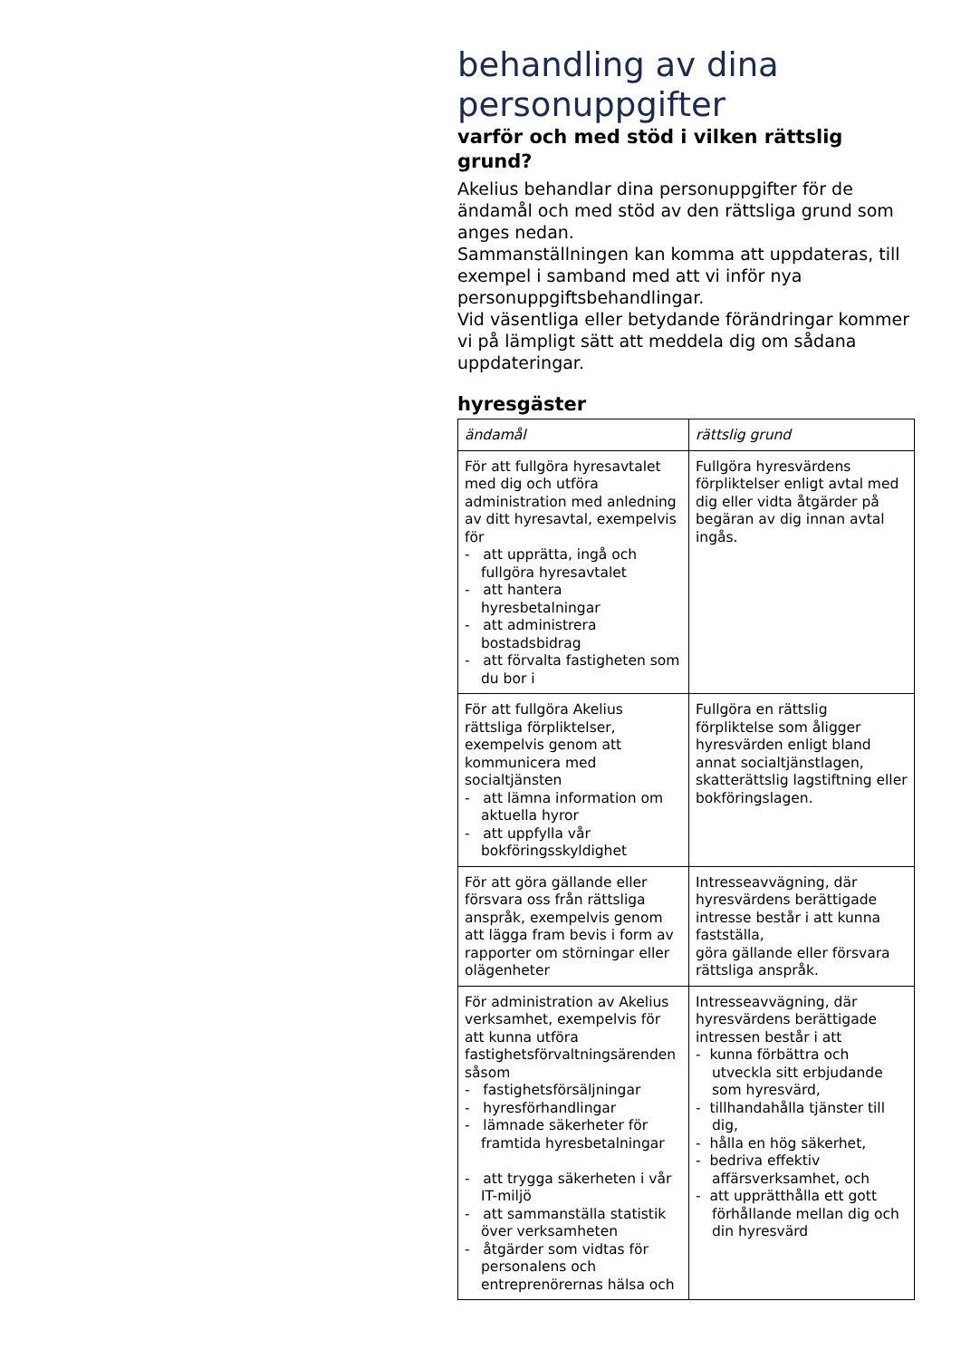behandling av dina personuppgifter
varför och med stöd i vilken rättslig grund?
Akelius behandlar dina personuppgifter för de ändamål och med stöd av den rättsliga grund som anges nedan.
Sammanställningen kan komma att uppdateras, till exempel i samband med att vi inför nya personuppgiftsbehandlingar.
Vid väsentliga eller betydande förändringar kommer vi på lämpligt sätt att meddela dig om sådana uppdateringar.
hyresgäster
| ändamål | rättslig grund |
| --- | --- |
| För att fullgöra hyresavtalet med dig och utföra administration med anledning av ditt hyresavtal, exempelvis för - att upprätta, ingå och fullgöra hyresavtalet - att hantera hyresbetalningar - att administrera bostadsbidrag - att förvalta fastigheten som du bor i | Fullgöra hyresvärdens förpliktelser enligt avtal med dig eller vidta åtgärder på begäran av dig innan avtal ingås. |
| För att fullgöra Akelius rättsliga förpliktelser, exempelvis genom att kommunicera med socialtjänsten - att lämna information om aktuella hyror - att uppfylla vår bokföringsskyldighet | Fullgöra en rättslig förpliktelse som åligger hyresvärden enligt bland annat socialtjänstlagen, skatterättslig lagstiftning eller bokföringslagen. |
| För att göra gällande eller försvara oss från rättsliga anspråk, exempelvis genom att lägga fram bevis i form av rapporter om störningar eller olägenheter | Intresseavvägning, där hyresvärdens berättigade intresse består i att kunna fastställa, göra gällande eller försvara rättsliga anspråk. |
| För administration av Akelius verksamhet, exempelvis för att kunna utföra fastighetsförvaltningsärenden såsom - fastighetsförsäljningar - hyresförhandlingar - lämnade säkerheter för framtida hyresbetalningar - att trygga säkerheten i vår IT-miljö - att sammanställa statistik över verksamheten - åtgärder som vidtas för personalens och entreprenörernas hälsa och | Intresseavvägning, där hyresvärdens berättigade intressen består i att - kunna förbättra och utveckla sitt erbjudande som hyresvärd, - tillhandahålla tjänster till dig, - hålla en hög säkerhet, - bedriva effektiv affärsverksamhet, och - att upprätthålla ett gott förhållande mellan dig och din hyresvärd |